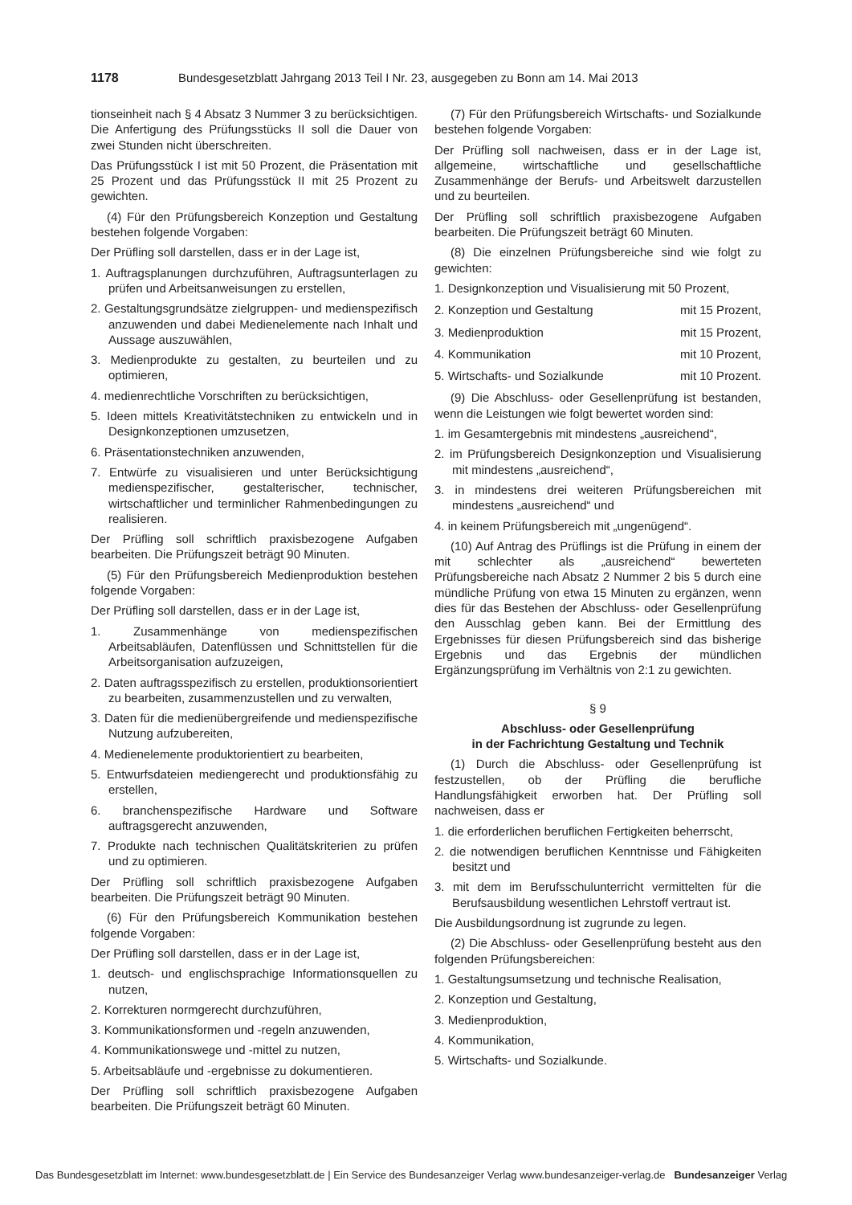1178 Bundesgesetzblatt Jahrgang 2013 Teil I Nr. 23, ausgegeben zu Bonn am 14. Mai 2013
tionseinheit nach § 4 Absatz 3 Nummer 3 zu berücksichtigen. Die Anfertigung des Prüfungsstücks II soll die Dauer von zwei Stunden nicht überschreiten.
Das Prüfungsstück I ist mit 50 Prozent, die Präsentation mit 25 Prozent und das Prüfungsstück II mit 25 Prozent zu gewichten.
(4) Für den Prüfungsbereich Konzeption und Gestaltung bestehen folgende Vorgaben:
Der Prüfling soll darstellen, dass er in der Lage ist,
1. Auftragsplanungen durchzuführen, Auftragsunterlagen zu prüfen und Arbeitsanweisungen zu erstellen,
2. Gestaltungsgrundsätze zielgruppen- und medienspezifisch anzuwenden und dabei Medienelemente nach Inhalt und Aussage auszuwählen,
3. Medienprodukte zu gestalten, zu beurteilen und zu optimieren,
4. medienrechtliche Vorschriften zu berücksichtigen,
5. Ideen mittels Kreativitätstechniken zu entwickeln und in Designkonzeptionen umzusetzen,
6. Präsentationstechniken anzuwenden,
7. Entwürfe zu visualisieren und unter Berücksichtigung medienspezifischer, gestalterischer, technischer, wirtschaftlicher und terminlicher Rahmenbedingungen zu realisieren.
Der Prüfling soll schriftlich praxisbezogene Aufgaben bearbeiten. Die Prüfungszeit beträgt 90 Minuten.
(5) Für den Prüfungsbereich Medienproduktion bestehen folgende Vorgaben:
Der Prüfling soll darstellen, dass er in der Lage ist,
1. Zusammenhänge von medienspezifischen Arbeitsabläufen, Datenflüssen und Schnittstellen für die Arbeitsorganisation aufzuzeigen,
2. Daten auftragsspezifisch zu erstellen, produktionsorientiert zu bearbeiten, zusammenzustellen und zu verwalten,
3. Daten für die medienübergreifende und medienspezifische Nutzung aufzubereiten,
4. Medienelemente produktorientiert zu bearbeiten,
5. Entwurfsdateien mediengerecht und produktionsfähig zu erstellen,
6. branchenspezifische Hardware und Software auftragsgerecht anzuwenden,
7. Produkte nach technischen Qualitätskriterien zu prüfen und zu optimieren.
Der Prüfling soll schriftlich praxisbezogene Aufgaben bearbeiten. Die Prüfungszeit beträgt 90 Minuten.
(6) Für den Prüfungsbereich Kommunikation bestehen folgende Vorgaben:
Der Prüfling soll darstellen, dass er in der Lage ist,
1. deutsch- und englischsprachige Informationsquellen zu nutzen,
2. Korrekturen normgerecht durchzuführen,
3. Kommunikationsformen und -regeln anzuwenden,
4. Kommunikationswege und -mittel zu nutzen,
5. Arbeitsabläufe und -ergebnisse zu dokumentieren.
Der Prüfling soll schriftlich praxisbezogene Aufgaben bearbeiten. Die Prüfungszeit beträgt 60 Minuten.
(7) Für den Prüfungsbereich Wirtschafts- und Sozialkunde bestehen folgende Vorgaben:
Der Prüfling soll nachweisen, dass er in der Lage ist, allgemeine, wirtschaftliche und gesellschaftliche Zusammenhänge der Berufs- und Arbeitswelt darzustellen und zu beurteilen.
Der Prüfling soll schriftlich praxisbezogene Aufgaben bearbeiten. Die Prüfungszeit beträgt 60 Minuten.
(8) Die einzelnen Prüfungsbereiche sind wie folgt zu gewichten:
1. Designkonzeption und Visualisierung mit 50 Prozent,
2. Konzeption und Gestaltung mit 15 Prozent,
3. Medienproduktion mit 15 Prozent,
4. Kommunikation mit 10 Prozent,
5. Wirtschafts- und Sozialkunde mit 10 Prozent.
(9) Die Abschluss- oder Gesellenprüfung ist bestanden, wenn die Leistungen wie folgt bewertet worden sind:
1. im Gesamtergebnis mit mindestens „ausreichend“,
2. im Prüfungsbereich Designkonzeption und Visualisierung mit mindestens „ausreichend“,
3. in mindestens drei weiteren Prüfungsbereichen mit mindestens „ausreichend“ und
4. in keinem Prüfungsbereich mit „ungenügend“.
(10) Auf Antrag des Prüflings ist die Prüfung in einem der mit schlechter als „ausreichend“ bewerteten Prüfungsbereiche nach Absatz 2 Nummer 2 bis 5 durch eine mündliche Prüfung von etwa 15 Minuten zu ergänzen, wenn dies für das Bestehen der Abschluss- oder Gesellenprüfung den Ausschlag geben kann. Bei der Ermittlung des Ergebnisses für diesen Prüfungsbereich sind das bisherige Ergebnis und das Ergebnis der mündlichen Ergänzungsprüfung im Verhältnis von 2:1 zu gewichten.
§ 9
Abschluss- oder Gesellenprüfung
in der Fachrichtung Gestaltung und Technik
(1) Durch die Abschluss- oder Gesellenprüfung ist festzustellen, ob der Prüfling die berufliche Handlungsfähigkeit erworben hat. Der Prüfling soll nachweisen, dass er
1. die erforderlichen beruflichen Fertigkeiten beherrscht,
2. die notwendigen beruflichen Kenntnisse und Fähigkeiten besitzt und
3. mit dem im Berufsschulunterricht vermittelten für die Berufsausbildung wesentlichen Lehrstoff vertraut ist.
Die Ausbildungsordnung ist zugrunde zu legen.
(2) Die Abschluss- oder Gesellenprüfung besteht aus den folgenden Prüfungsbereichen:
1. Gestaltungsumsetzung und technische Realisation,
2. Konzeption und Gestaltung,
3. Medienproduktion,
4. Kommunikation,
5. Wirtschafts- und Sozialkunde.
Das Bundesgesetzblatt im Internet: www.bundesgesetzblatt.de | Ein Service des Bundesanzeiger Verlag www.bundesanzeiger-verlag.de Bundesanzeiger Verlag